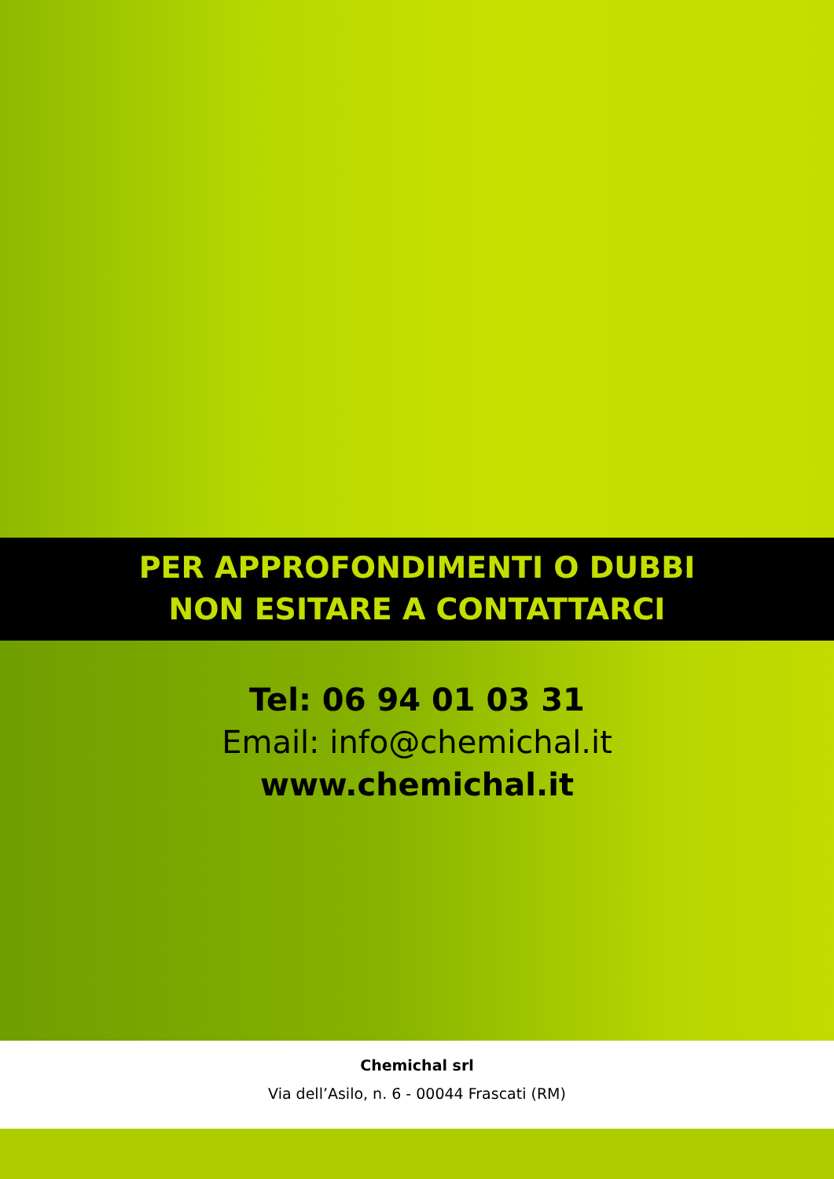PER APPROFONDIMENTI O DUBBI
NON ESITARE A CONTATTARCI
Tel: 06 94 01 03 31
Email: info@chemichal.it
www.chemichal.it
Chemichal srl
Via dell’Asilo, n. 6 - 00044 Frascati (RM)